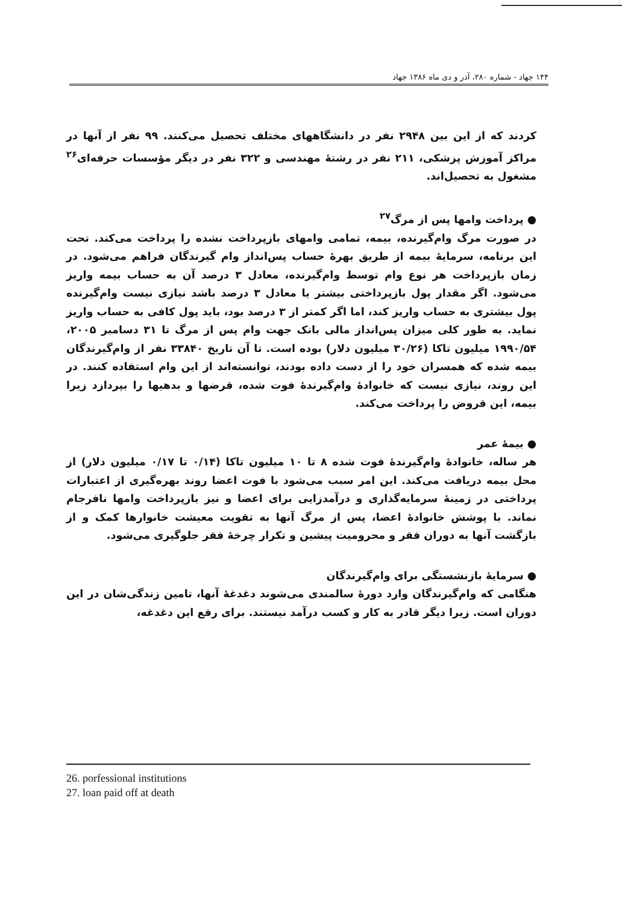۱۴۴ جهاد - شماره ۲۸۰، آذر و دی ماه ۱۳۸۶ جهاد
کردند که از این بین ۲۹۴۸ نفر در دانشگاههای مختلف تحصیل می‌کنند. ۹۹ نفر از آنها در مراکز آموزش پزشکی، ۲۱۱ نفر در رشتهٔ مهندسی و ۳۲۲ نفر در دیگر مؤسسات حرفه‌ای<sup>۲۶</sup> مشغول به تحصیل‌اند.
● پرداخت وامها پس از مرگ<sup>۲۷</sup>
در صورت مرگ وام‌گیرنده، بیمه، تمامی وامهای بازپرداخت نشده را پرداخت می‌کند. تحت این برنامه، سرمایهٔ بیمه از طریق بهرهٔ حساب پس‌انداز وام گیرندگان فراهم می‌شود. در زمان بازپرداخت هر نوع وام توسط وام‌گیرنده، معادل ۳ درصد آن به حساب بیمه واریز می‌شود. اگر مقدار پول بازپرداختی بیشتر یا معادل ۳ درصد باشد نیازی نیست وام‌گیرنده پول بیشتری به حساب واریز کند، اما اگر کمتر از ۳ درصد بود، باید پول کافی به حساب واریز نماید. به طور کلی میزان پس‌انداز مالی بانک جهت وام پس از مرگ تا ۳۱ دسامبر ۲۰۰۵، ۱۹۹۰/۵۴ میلیون تاکا (۳۰/۲۶ میلیون دلار) بوده است. تا آن تاریخ ۳۳۸۴۰ نفر از وام‌گیرندگان بیمه شده که همسران خود را از دست داده بودند، توانسته‌اند از این وام استفاده کنند. در این روند، نیازی نیست که خانوادهٔ وام‌گیرندهٔ فوت شده، قرضها و بدهیها را بپردازد زیرا بیمه، این قروض را پرداخت می‌کند.
● بیمهٔ عمر
هر ساله، خانوادهٔ وام‌گیرندهٔ فوت شده ۸ تا ۱۰ میلیون تاکا (۰/۱۴ تا ۰/۱۷ میلیون دلار) از محل بیمه دریافت می‌کند. این امر سبب می‌شود با فوت اعضا روند بهره‌گیری از اعتبارات پرداختی در زمینهٔ سرمایه‌گذاری و درآمدزایی برای اعضا و نیز بازپرداخت وامها نافرجام نماند. با پوشش خانوادهٔ اعضا، پس از مرگ آنها به تقویت معیشت خانوارها کمک و از بازگشت آنها به دوران فقر و محرومیت پیشین و تکرار چرخهٔ فقر جلوگیری می‌شود.
● سرمایهٔ بازنشستگی برای وام‌گیرندگان
هنگامی که وام‌گیرندگان وارد دورهٔ سالمندی می‌شوند دغدغهٔ آنها، تامین زندگی‌شان در این دوران است. زیرا دیگر قادر به کار و کسب درآمد نیستند. برای رفع این دغدغه،
26. porfessional institutions
27. loan paid off at death